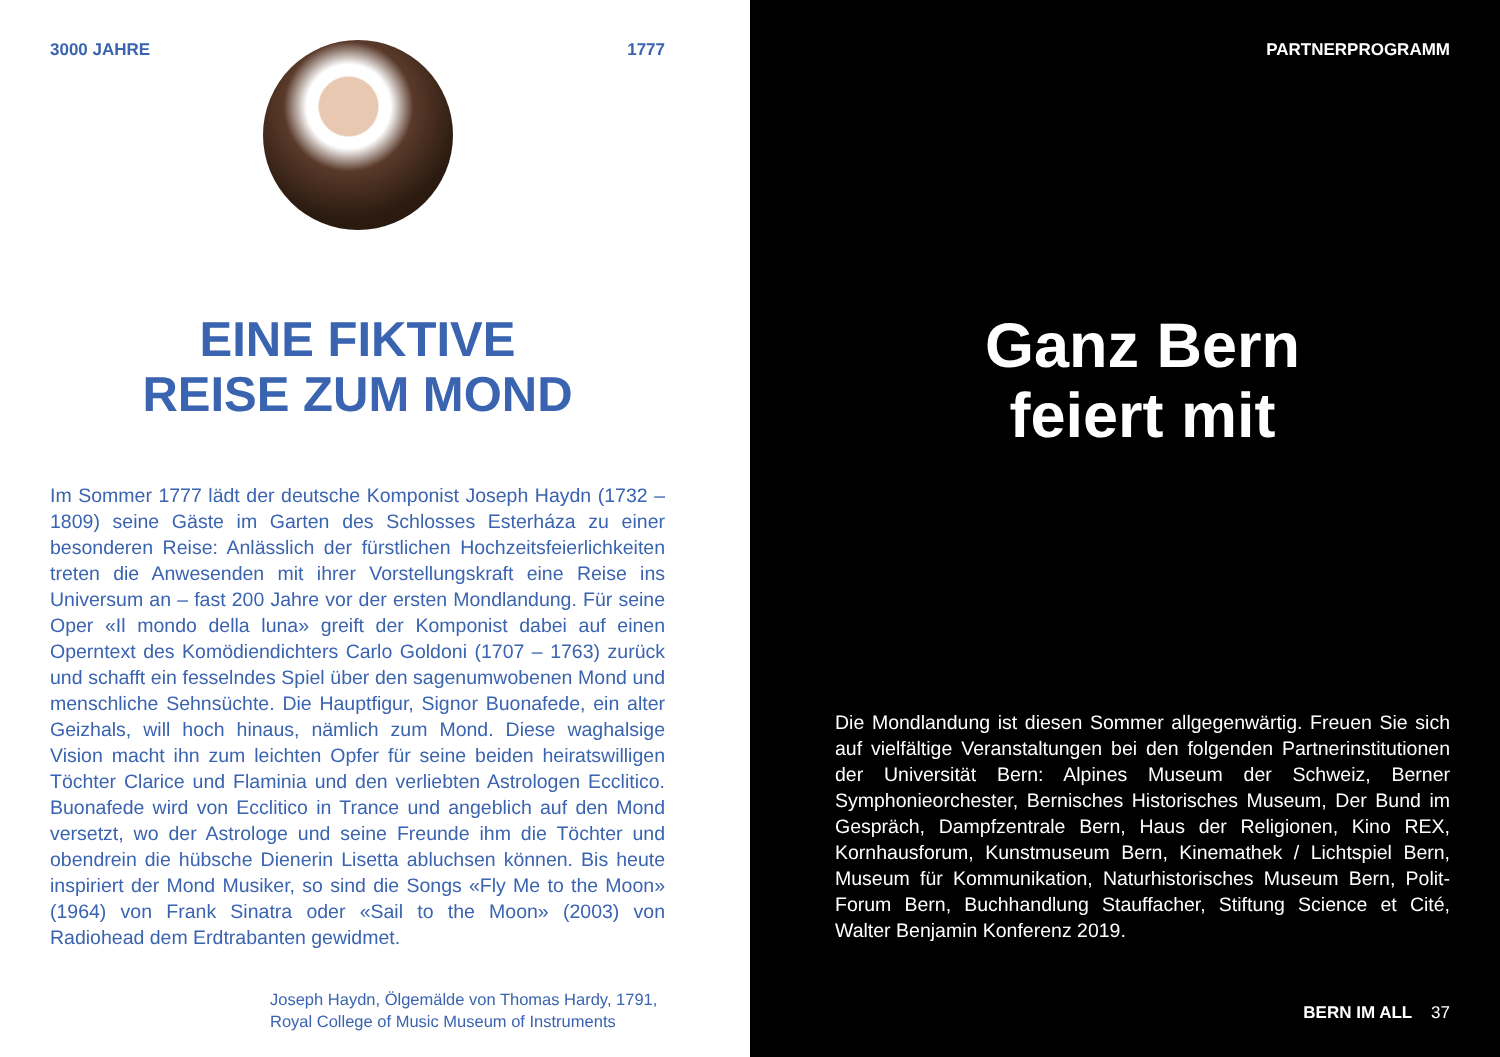3000 JAHRE 1777
EINE FIKTIVE
REISE ZUM MOND
Im Sommer 1777 lädt der deutsche Komponist Joseph Haydn (1732 – 1809) seine Gäste im Garten des Schlosses Esterháza zu einer besonderen Reise: Anlässlich der fürstlichen Hochzeitsfeierlich­keiten treten die Anwesenden mit ihrer Vorstellungskraft eine Reise ins Universum an – fast 200 Jahre vor der ersten Mondlandung. Für seine Oper «Il mondo della luna» greift der Komponist dabei auf einen Operntext des Komödiendichters Carlo Goldoni (1707 – 1763) zurück und schafft ein fesselndes Spiel über den sagenumwobenen Mond und menschliche Sehnsüchte. Die Hauptfigur, Signor Buona­fede, ein alter Geizhals, will hoch hinaus, nämlich zum Mond. Diese waghalsige Vision macht ihn zum leichten Opfer für seine beiden heiratswilligen Töchter Clarice und Flaminia und den verliebten As­trologen Ecclitico. Buonafede wird von Ecclitico in Trance und an­geblich auf den Mond versetzt, wo der Astrologe und seine Freunde ihm die Töchter und obendrein die hübsche Dienerin Lisetta abluch­sen können. Bis heute inspiriert der Mond Musiker, so sind die Songs «Fly Me to the Moon» (1964) von Frank Sinatra oder «Sail to the Moon» (2003) von Radiohead dem Erdtrabanten gewidmet.
Joseph Haydn, Ölgemälde von Thomas Hardy, 1791,
Royal College of Music Museum of Instruments
PARTNERPROGRAMM
Ganz Bern
feiert mit
Die Mondlandung ist diesen Sommer allgegenwärtig. Freuen Sie sich auf vielfältige Veranstaltungen bei den folgenden Partner­institutionen der Universität Bern: Alpines Museum der Schweiz, Berner Symphonieorchester, Bernisches Historisches Museum, Der Bund im Gespräch, Dampfzentrale Bern, Haus der Religionen, Kino REX, Kornhausforum, Kunstmuseum Bern, Kinemathek / Lichtspiel Bern, Museum für Kommunikation, Naturhistorisches Museum Bern, Polit-Forum Bern, Buchhandlung Stauffacher, Stiftung Science et Cité, Walter Benjamin Konferenz 2019.
BERN IM ALL 37